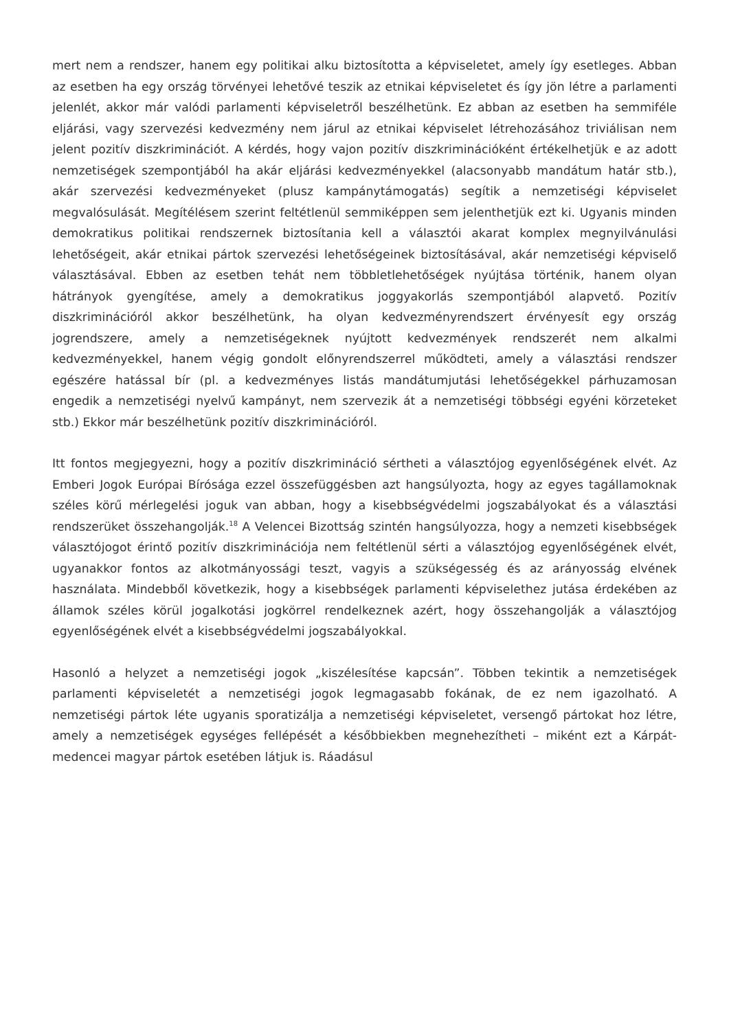mert nem a rendszer, hanem egy politikai alku biztosította a képviseletet, amely így esetleges. Abban az esetben ha egy ország törvényei lehetővé teszik az etnikai képviseletet és így jön létre a parlamenti jelenlét, akkor már valódi parlamenti képviseletről beszélhetünk. Ez abban az esetben ha semmiféle eljárási, vagy szervezési kedvezmény nem járul az etnikai képviselet létrehozásához triviálisan nem jelent pozitív diszkriminációt. A kérdés, hogy vajon pozitív diszkriminációként értékelhetjük e az adott nemzetiségek szempontjából ha akár eljárási kedvezményekkel (alacsonyabb mandátum határ stb.), akár szervezési kedvezményeket (plusz kampánytámogatás) segítik a nemzetiségi képviselet megvalósulását. Megítélésem szerint feltétlenül semmiképpen sem jelenthetjük ezt ki. Ugyanis minden demokratikus politikai rendszernek biztosítania kell a választói akarat komplex megnyilvánulási lehetőségeit, akár etnikai pártok szervezési lehetőségeinek biztosításával, akár nemzetiségi képviselő választásával. Ebben az esetben tehát nem többletlehetőségek nyújtása történik, hanem olyan hátrányok gyengítése, amely a demokratikus joggyakorlás szempontjából alapvető. Pozitív diszkriminációról akkor beszélhetünk, ha olyan kedvezményrendszert érvényesít egy ország jogrendszere, amely a nemzetiségeknek nyújtott kedvezmények rendszerét nem alkalmi kedvezményekkel, hanem végig gondolt előnyrendszerrel működteti, amely a választási rendszer egészére hatással bír (pl. a kedvezményes listás mandátumjutási lehetőségekkel párhuzamosan engedik a nemzetiségi nyelvű kampányt, nem szervezik át a nemzetiségi többségi egyéni körzeteket stb.) Ekkor már beszélhetünk pozitív diszkriminációról.
Itt fontos megjegyezni, hogy a pozitív diszkrimináció sértheti a választójog egyenlőségének elvét. Az Emberi Jogok Európai Bírósága ezzel összefüggésben azt hangsúlyozta, hogy az egyes tagállamoknak széles körű mérlegelési joguk van abban, hogy a kisebbségvédelmi jogszabályokat és a választási rendszerüket összehangolják.<sup>18</sup> A Velencei Bizottság szintén hangsúlyozza, hogy a nemzeti kisebbségek választójogot érintő pozitív diszkriminációja nem feltétlenül sérti a választójog egyenlőségének elvét, ugyanakkor fontos az alkotmányossági teszt, vagyis a szükségesség és az arányosság elvének használata. Mindebből következik, hogy a kisebbségek parlamenti képviselethez jutása érdekében az államok széles körül jogalkotási jogkörrel rendelkeznek azért, hogy összehangolják a választójog egyenlőségének elvét a kisebbségvédelmi jogszabályokkal.
Hasonló a helyzet a nemzetiségi jogok „kiszélesítése kapcsán”. Többen tekintik a nemzetiségek parlamenti képviseletét a nemzetiségi jogok legmagasabb fokának, de ez nem igazolható. A nemzetiségi pártok léte ugyanis sporatizálja a nemzetiségi képviseletet, versengő pártokat hoz létre, amely a nemzetiségek egységes fellépését a későbbiekben megnehezítheti – miként ezt a Kárpát-medencei magyar pártok esetében látjuk is. Ráadásul